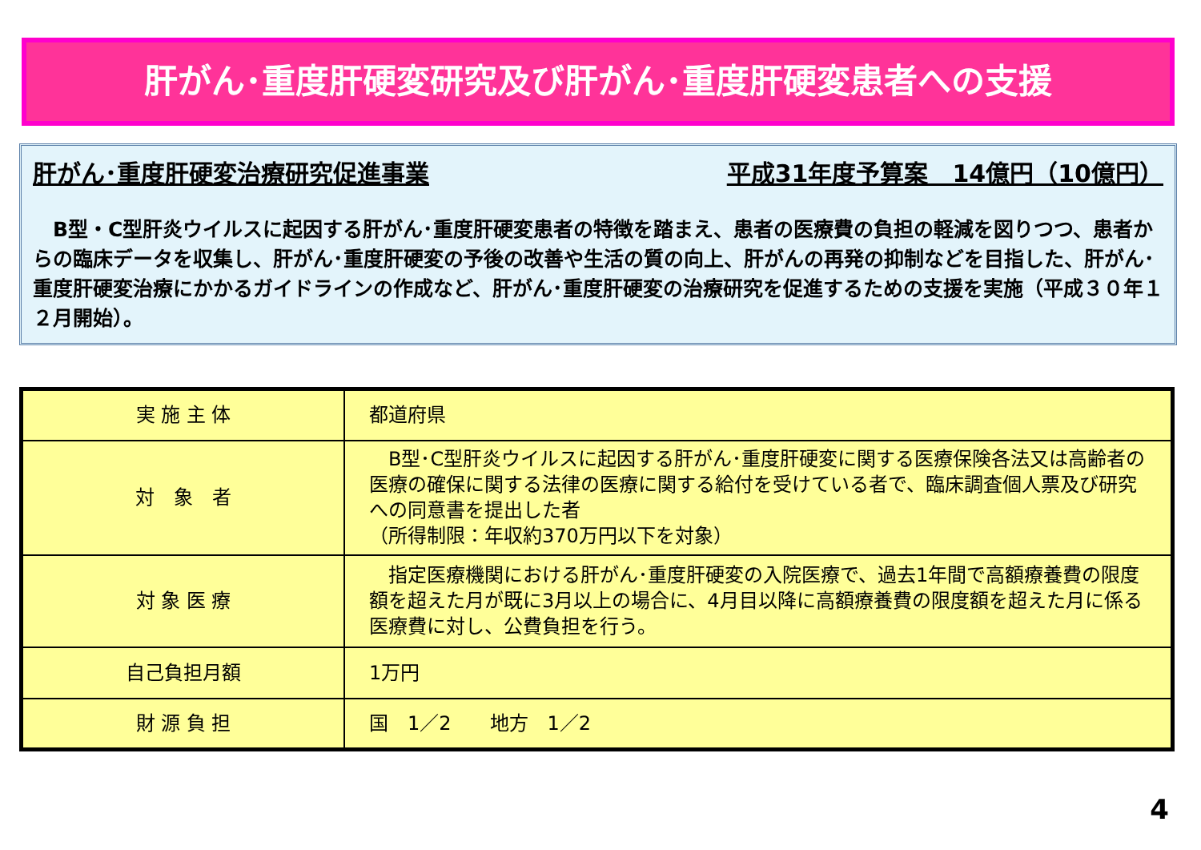肝がん･重度肝硬変研究及び肝がん･重度肝硬変患者への支援
肝がん･重度肝硬変治療研究促進事業 平成31年度予算案　14億円（10億円）
　B型・C型肝炎ウイルスに起因する肝がん･重度肝硬変患者の特徴を踏まえ、患者の医療費の負担の軽減を図りつつ、患者からの臨床データを収集し、肝がん･重度肝硬変の予後の改善や生活の質の向上、肝がんの再発の抑制などを目指した、肝がん･重度肝硬変治療にかかるガイドラインの作成など、肝がん･重度肝硬変の治療研究を促進するための支援を実施（平成３０年１２月開始）。
| 実 施 主 体 | 都道府県 |
| 対 象 者 | B型･C型肝炎ウイルスに起因する肝がん･重度肝硬変に関する医療保険各法又は高齢者の医療の確保に関する法律の医療に関する給付を受けている者で、臨床調査個人票及び研究への同意書を提出した者 （所得制限：年収約370万円以下を対象） |
| 対 象 医 療 | 指定医療機関における肝がん･重度肝硬変の入院医療で、過去1年間で高額療養費の限度額を超えた月が既に3月以上の場合に、4月目以降に高額療養費の限度額を超えた月に係る医療費に対し、公費負担を行う。 |
| 自己負担月額 | 1万円 |
| 財 源 負 担 | 国 1／2 地方 1／2 |
4